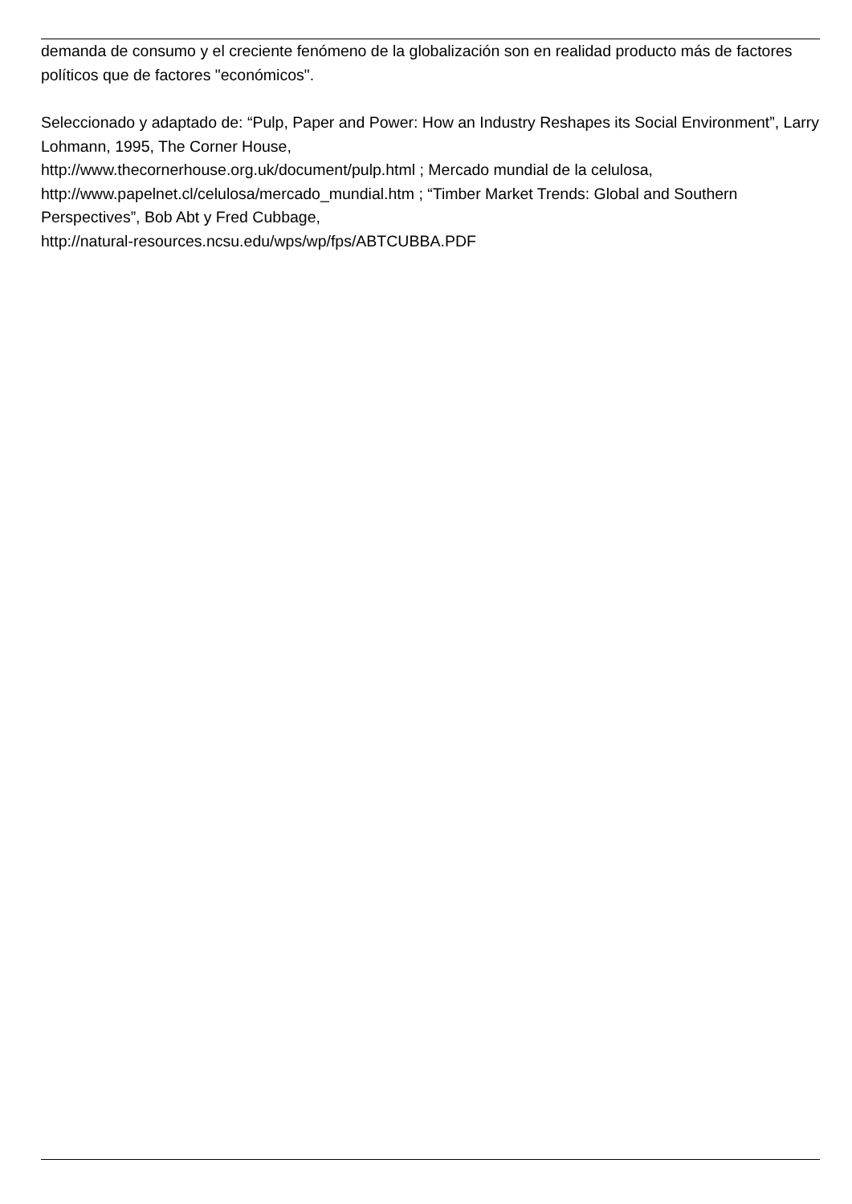demanda de consumo y el creciente fenómeno de la globalización son en realidad producto más de factores políticos que de factores "económicos".
Seleccionado y adaptado de: “Pulp, Paper and Power: How an Industry Reshapes its Social Environment”, Larry Lohmann, 1995, The Corner House,
http://www.thecornerhouse.org.uk/document/pulp.html ; Mercado mundial de la celulosa,
http://www.papelnet.cl/celulosa/mercado_mundial.htm ; “Timber Market Trends: Global and Southern Perspectives”, Bob Abt y Fred Cubbage,
http://natural-resources.ncsu.edu/wps/wp/fps/ABTCUBBA.PDF